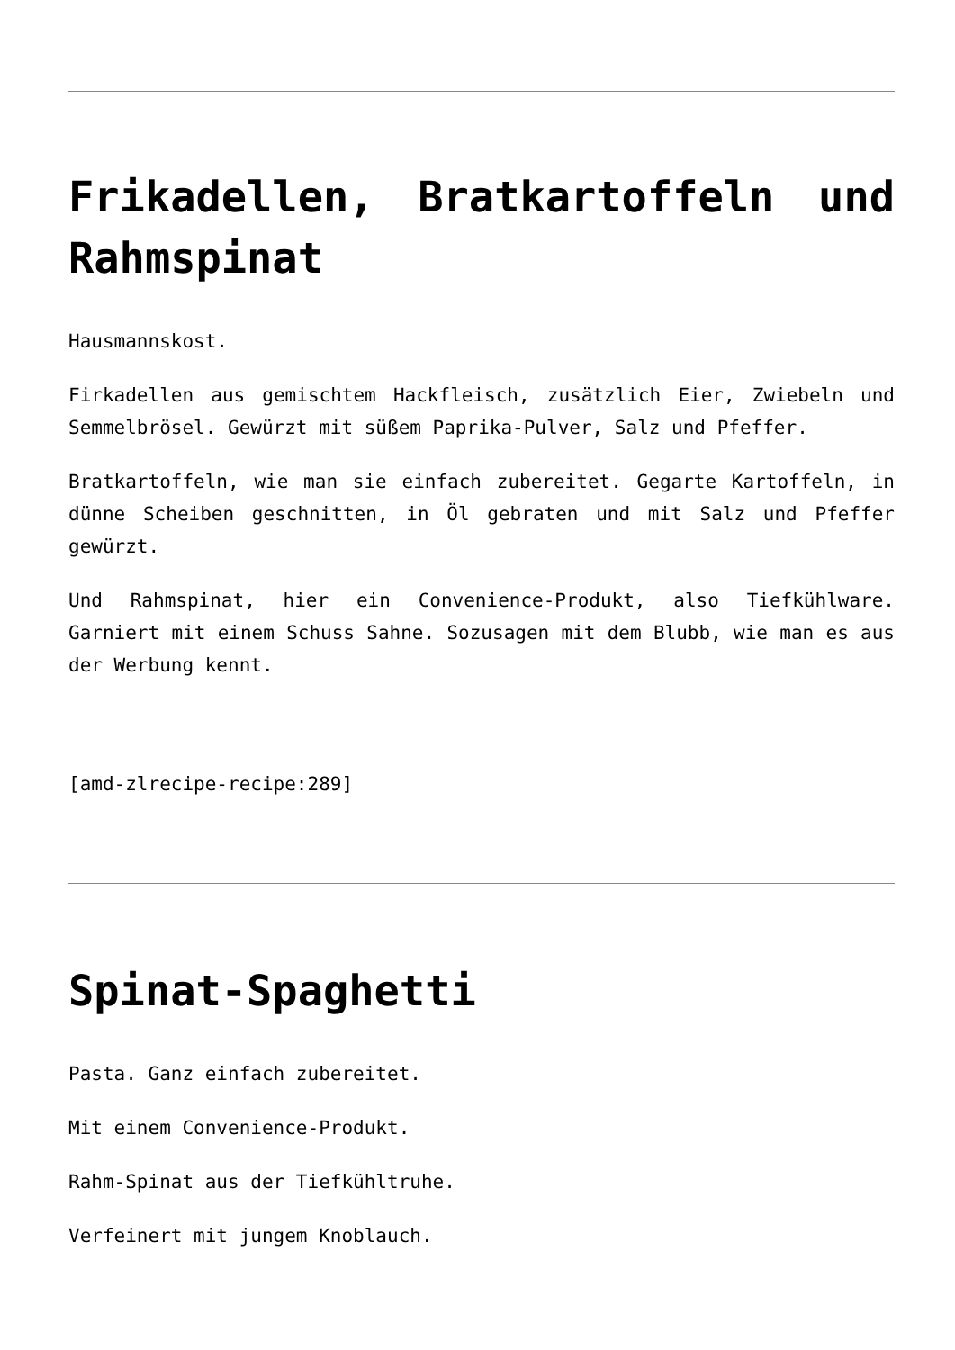Frikadellen, Bratkartoffeln und Rahmspinat
Hausmannskost.
Firkadellen aus gemischtem Hackfleisch, zusätzlich Eier, Zwiebeln und Semmelbrösel. Gewürzt mit süßem Paprika-Pulver, Salz und Pfeffer.
Bratkartoffeln, wie man sie einfach zubereitet. Gegarte Kartoffeln, in dünne Scheiben geschnitten, in Öl gebraten und mit Salz und Pfeffer gewürzt.
Und Rahmspinat, hier ein Convenience-Produkt, also Tiefkühlware. Garniert mit einem Schuss Sahne. Sozusagen mit dem Blubb, wie man es aus der Werbung kennt.
[amd-zlrecipe-recipe:289]
Spinat-Spaghetti
Pasta. Ganz einfach zubereitet.
Mit einem Convenience-Produkt.
Rahm-Spinat aus der Tiefkühltruhe.
Verfeinert mit jungem Knoblauch.